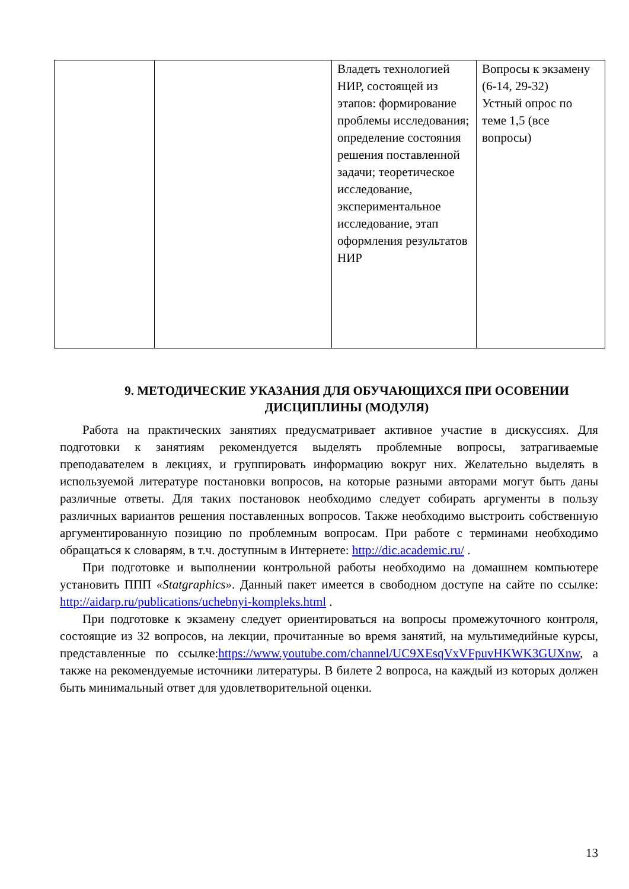| | | Владеть технологией НИР, состоящей из этапов: формирование проблемы исследования; определение состояния решения поставленной задачи; теоретическое исследование, экспериментальное исследование, этап оформления результатов НИР | Вопросы к экзамену (6-14, 29-32) Устный опрос по теме 1,5 (все вопросы) |
9. МЕТОДИЧЕСКИЕ УКАЗАНИЯ ДЛЯ ОБУЧАЮЩИХСЯ ПРИ ОСОВЕНИИ ДИСЦИПЛИНЫ (МОДУЛЯ)
Работа на практических занятиях предусматривает активное участие в дискуссиях. Для подготовки к занятиям рекомендуется выделять проблемные вопросы, затрагиваемые преподавателем в лекциях, и группировать информацию вокруг них. Желательно выделять в используемой литературе постановки вопросов, на которые разными авторами могут быть даны различные ответы. Для таких постановок необходимо следует собирать аргументы в пользу различных вариантов решения поставленных вопросов. Также необходимо выстроить собственную аргументированную позицию по проблемным вопросам. При работе с терминами необходимо обращаться к словарям, в т.ч. доступным в Интернете: http://dic.academic.ru/ .
При подготовке и выполнении контрольной работы необходимо на домашнем компьютере установить ППП «Statgraphics». Данный пакет имеется в свободном доступе на сайте по ссылке: http://aidarp.ru/publications/uchebnyi-kompleks.html .
При подготовке к экзамену следует ориентироваться на вопросы промежуточного контроля, состоящие из 32 вопросов, на лекции, прочитанные во время занятий, на мультимедийные курсы, представленные по ссылке:https://www.youtube.com/channel/UC9XEsqVxVFpuvHKWK3GUXnw, а также на рекомендуемые источники литературы. В билете 2 вопроса, на каждый из которых должен быть минимальный ответ для удовлетворительной оценки.
13